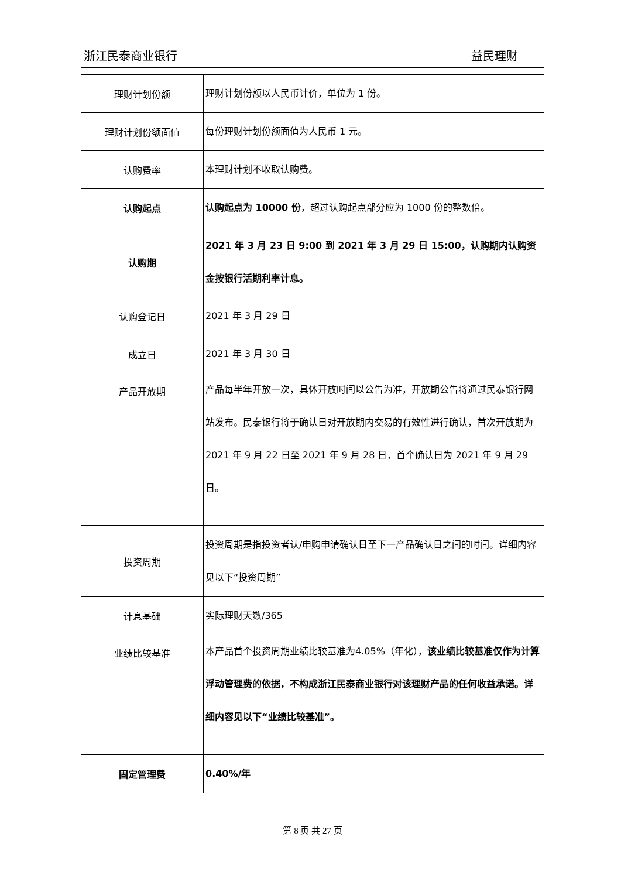浙江民泰商业银行 益民理财
| 理财计划份额 | 理财计划份额以人民币计价，单位为 1 份。 |
| 理财计划份额面值 | 每份理财计划份额面值为人民币 1 元。 |
| 认购费率 | 本理财计划不收取认购费。 |
| 认购起点 | 认购起点为 10000 份 ，超过认购起点部分应为 1000 份的整数倍。 |
| 认购期 | 2021 年 3 月 23 日 9:00 到 2021 年 3 月 29 日 15:00，认购期内认购资金按银行活期利率计息。 |
| 认购登记日 | 2021 年 3 月 29 日 |
| 成立日 | 2021 年 3 月 30 日 |
| 产品开放期 | 产品每半年开放一次，具体开放时间以公告为准，开放期公告将通过民泰银行网站发布。民泰银行将于确认日对开放期内交易的有效性进行确认，首次开放期为 2021 年 9 月 22 日至 2021 年 9 月 28 日，首个确认日为 2021 年 9 月 29 日。 |
| 投资周期 | 投资周期是指投资者认/申购申请确认日至下一产品确认日之间的时间。详细内容见以下“投资周期” |
| 计息基础 | 实际理财天数/365 |
| 业绩比较基准 | 本产品首个投资周期业绩比较基准为4.05%（年化）， 该业绩比较基准仅作为计算浮动管理费的依据，不构成浙江民泰商业银行对该理财产品的任何收益承诺。详细内容见以下“业绩比较基准”。 |
| 固定管理费 | 0.40%/年 |
第 8 页 共 27 页